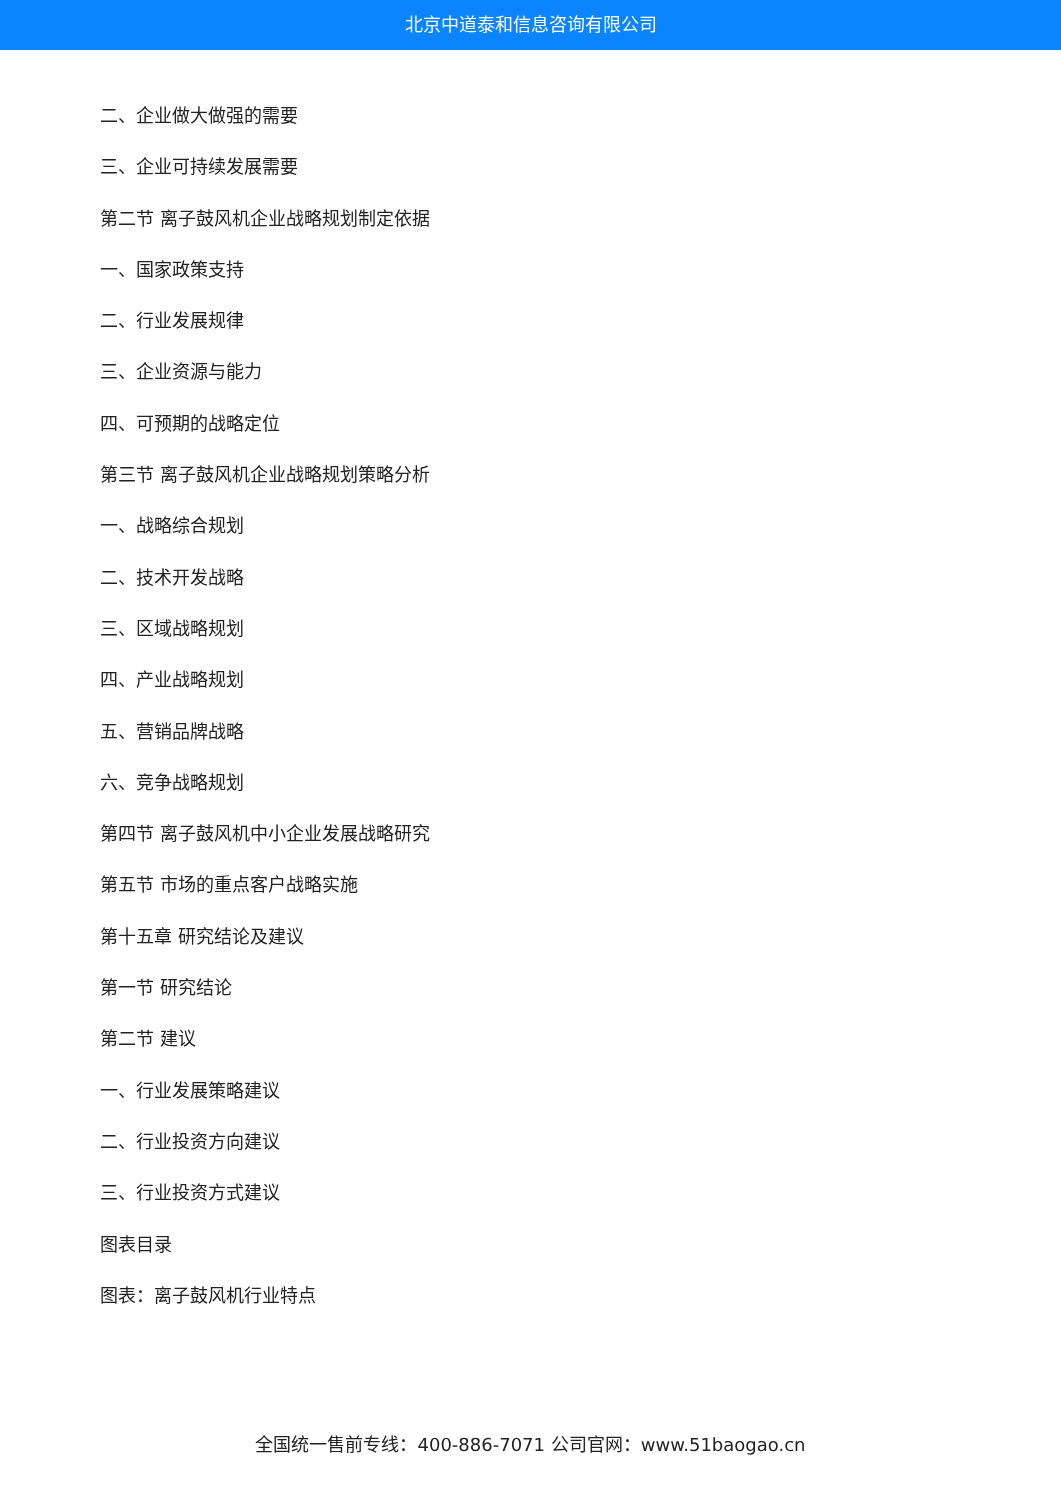北京中道泰和信息咨询有限公司
二、企业做大做强的需要
三、企业可持续发展需要
第二节 离子鼓风机企业战略规划制定依据
一、国家政策支持
二、行业发展规律
三、企业资源与能力
四、可预期的战略定位
第三节 离子鼓风机企业战略规划策略分析
一、战略综合规划
二、技术开发战略
三、区域战略规划
四、产业战略规划
五、营销品牌战略
六、竞争战略规划
第四节 离子鼓风机中小企业发展战略研究
第五节 市场的重点客户战略实施
第十五章 研究结论及建议
第一节 研究结论
第二节 建议
一、行业发展策略建议
二、行业投资方向建议
三、行业投资方式建议
图表目录
图表：离子鼓风机行业特点
全国统一售前专线：400-886-7071 公司官网：www.51baogao.cn